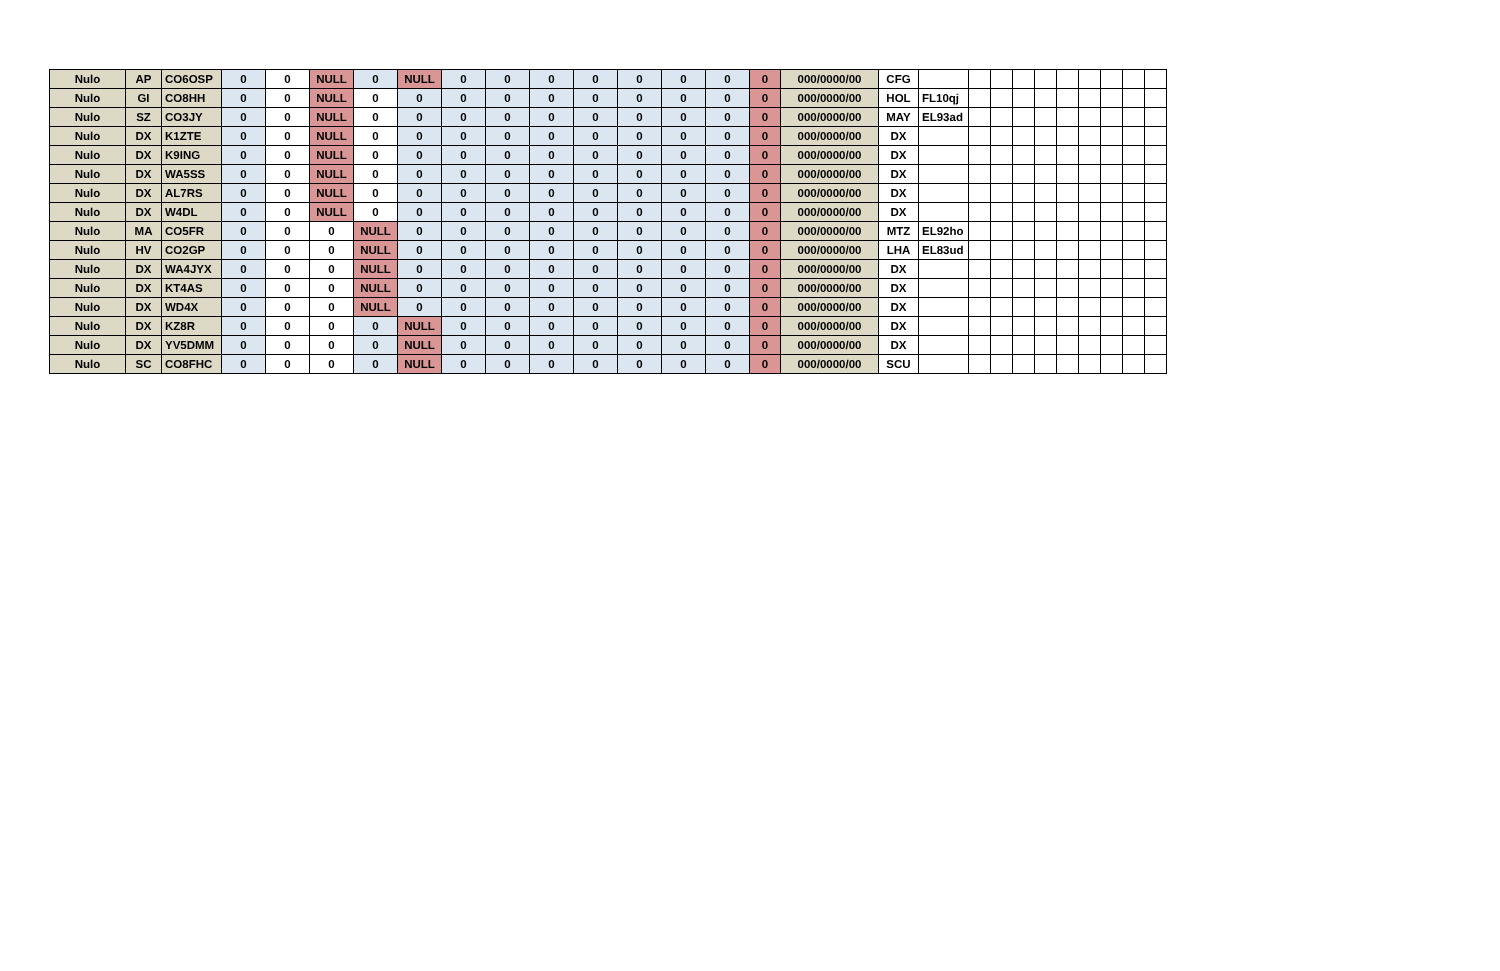| Nulo | AP | CO6OSP | 0 | 0 | NULL | 0 | NULL | 0 | 0 | 0 | 0 | 0 | 0 | 0 | 0 | 000/0000/00 | CFG | | | | | | | | | | |
| Nulo | GI | CO8HH | 0 | 0 | NULL | 0 | 0 | 0 | 0 | 0 | 0 | 0 | 0 | 0 | 0 | 000/0000/00 | HOL | FL10qj | | | | | | | | | |
| Nulo | SZ | CO3JY | 0 | 0 | NULL | 0 | 0 | 0 | 0 | 0 | 0 | 0 | 0 | 0 | 0 | 000/0000/00 | MAY | EL93ad | | | | | | | | | |
| Nulo | DX | K1ZTE | 0 | 0 | NULL | 0 | 0 | 0 | 0 | 0 | 0 | 0 | 0 | 0 | 0 | 000/0000/00 | DX | | | | | | | | | | |
| Nulo | DX | K9ING | 0 | 0 | NULL | 0 | 0 | 0 | 0 | 0 | 0 | 0 | 0 | 0 | 0 | 000/0000/00 | DX | | | | | | | | | | |
| Nulo | DX | WA5SS | 0 | 0 | NULL | 0 | 0 | 0 | 0 | 0 | 0 | 0 | 0 | 0 | 0 | 000/0000/00 | DX | | | | | | | | | | |
| Nulo | DX | AL7RS | 0 | 0 | NULL | 0 | 0 | 0 | 0 | 0 | 0 | 0 | 0 | 0 | 0 | 000/0000/00 | DX | | | | | | | | | | |
| Nulo | DX | W4DL | 0 | 0 | NULL | 0 | 0 | 0 | 0 | 0 | 0 | 0 | 0 | 0 | 0 | 000/0000/00 | DX | | | | | | | | | | |
| Nulo | MA | CO5FR | 0 | 0 | 0 | NULL | 0 | 0 | 0 | 0 | 0 | 0 | 0 | 0 | 0 | 000/0000/00 | MTZ | EL92ho | | | | | | | | | |
| Nulo | HV | CO2GP | 0 | 0 | 0 | NULL | 0 | 0 | 0 | 0 | 0 | 0 | 0 | 0 | 0 | 000/0000/00 | LHA | EL83ud | | | | | | | | | |
| Nulo | DX | WA4JYX | 0 | 0 | 0 | NULL | 0 | 0 | 0 | 0 | 0 | 0 | 0 | 0 | 0 | 000/0000/00 | DX | | | | | | | | | | |
| Nulo | DX | KT4AS | 0 | 0 | 0 | NULL | 0 | 0 | 0 | 0 | 0 | 0 | 0 | 0 | 0 | 000/0000/00 | DX | | | | | | | | | | |
| Nulo | DX | WD4X | 0 | 0 | 0 | NULL | 0 | 0 | 0 | 0 | 0 | 0 | 0 | 0 | 0 | 000/0000/00 | DX | | | | | | | | | | |
| Nulo | DX | KZ8R | 0 | 0 | 0 | 0 | NULL | 0 | 0 | 0 | 0 | 0 | 0 | 0 | 0 | 000/0000/00 | DX | | | | | | | | | | |
| Nulo | DX | YV5DMM | 0 | 0 | 0 | 0 | NULL | 0 | 0 | 0 | 0 | 0 | 0 | 0 | 0 | 000/0000/00 | DX | | | | | | | | | | |
| Nulo | SC | CO8FHC | 0 | 0 | 0 | 0 | NULL | 0 | 0 | 0 | 0 | 0 | 0 | 0 | 0 | 000/0000/00 | SCU | | | | | | | | | | |